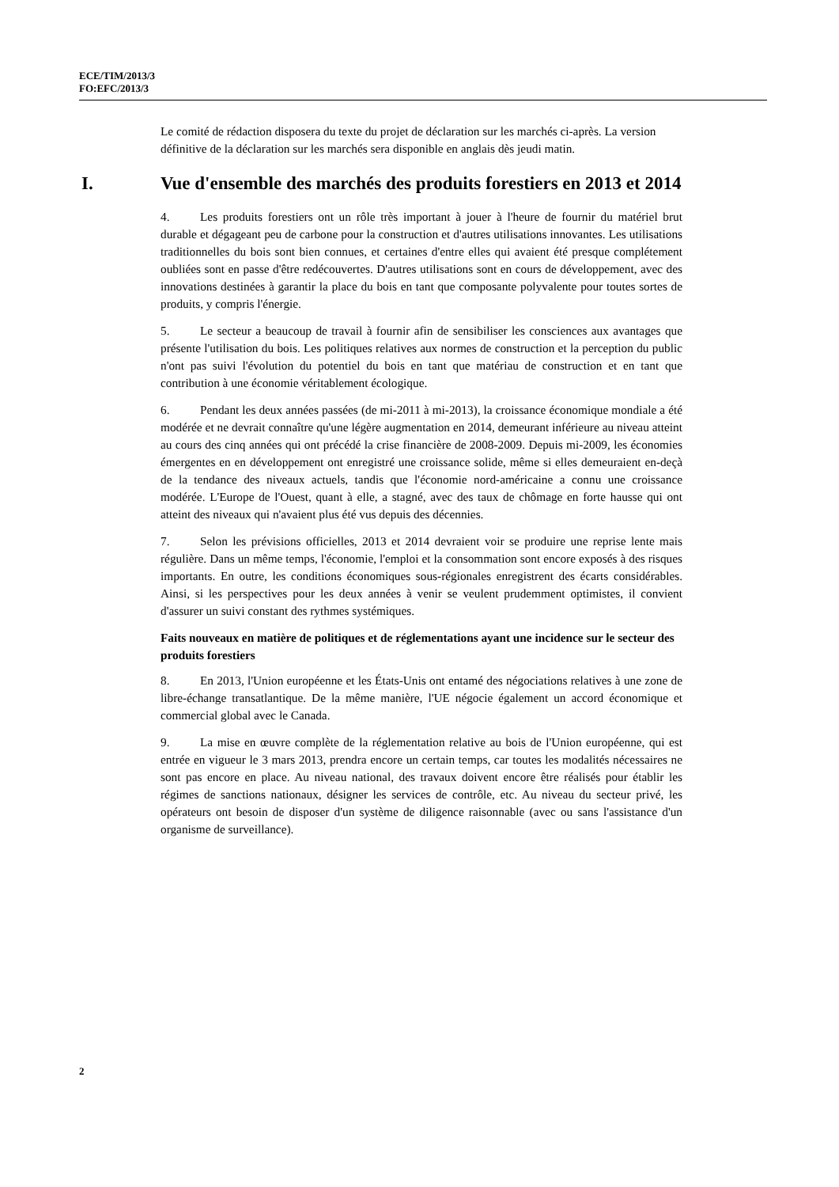ECE/TIM/2013/3
FO:EFC/2013/3
Le comité de rédaction disposera du texte du projet de déclaration sur les marchés ci-après. La version définitive de la déclaration sur les marchés sera disponible en anglais dès jeudi matin.
I. Vue d'ensemble des marchés des produits forestiers en 2013 et 2014
4. Les produits forestiers ont un rôle très important à jouer à l'heure de fournir du matériel brut durable et dégageant peu de carbone pour la construction et d'autres utilisations innovantes. Les utilisations traditionnelles du bois sont bien connues, et certaines d'entre elles qui avaient été presque complétement oubliées sont en passe d'être redécouvertes. D'autres utilisations sont en cours de développement, avec des innovations destinées à garantir la place du bois en tant que composante polyvalente pour toutes sortes de produits, y compris l'énergie.
5. Le secteur a beaucoup de travail à fournir afin de sensibiliser les consciences aux avantages que présente l'utilisation du bois. Les politiques relatives aux normes de construction et la perception du public n'ont pas suivi l'évolution du potentiel du bois en tant que matériau de construction et en tant que contribution à une économie véritablement écologique.
6. Pendant les deux années passées (de mi-2011 à mi-2013), la croissance économique mondiale a été modérée et ne devrait connaître qu'une légère augmentation en 2014, demeurant inférieure au niveau atteint au cours des cinq années qui ont précédé la crise financière de 2008-2009. Depuis mi-2009, les économies émergentes en en développement ont enregistré une croissance solide, même si elles demeuraient en-deçà de la tendance des niveaux actuels, tandis que l'économie nord-américaine a connu une croissance modérée. L'Europe de l'Ouest, quant à elle, a stagné, avec des taux de chômage en forte hausse qui ont atteint des niveaux qui n'avaient plus été vus depuis des décennies.
7. Selon les prévisions officielles, 2013 et 2014 devraient voir se produire une reprise lente mais régulière. Dans un même temps, l'économie, l'emploi et la consommation sont encore exposés à des risques importants. En outre, les conditions économiques sous-régionales enregistrent des écarts considérables. Ainsi, si les perspectives pour les deux années à venir se veulent prudemment optimistes, il convient d'assurer un suivi constant des rythmes systémiques.
Faits nouveaux en matière de politiques et de réglementations ayant une incidence sur le secteur des produits forestiers
8. En 2013, l'Union européenne et les États-Unis ont entamé des négociations relatives à une zone de libre-échange transatlantique. De la même manière, l'UE négocie également un accord économique et commercial global avec le Canada.
9. La mise en œuvre complète de la réglementation relative au bois de l'Union européenne, qui est entrée en vigueur le 3 mars 2013, prendra encore un certain temps, car toutes les modalités nécessaires ne sont pas encore en place. Au niveau national, des travaux doivent encore être réalisés pour établir les régimes de sanctions nationaux, désigner les services de contrôle, etc. Au niveau du secteur privé, les opérateurs ont besoin de disposer d'un système de diligence raisonnable (avec ou sans l'assistance d'un organisme de surveillance).
2